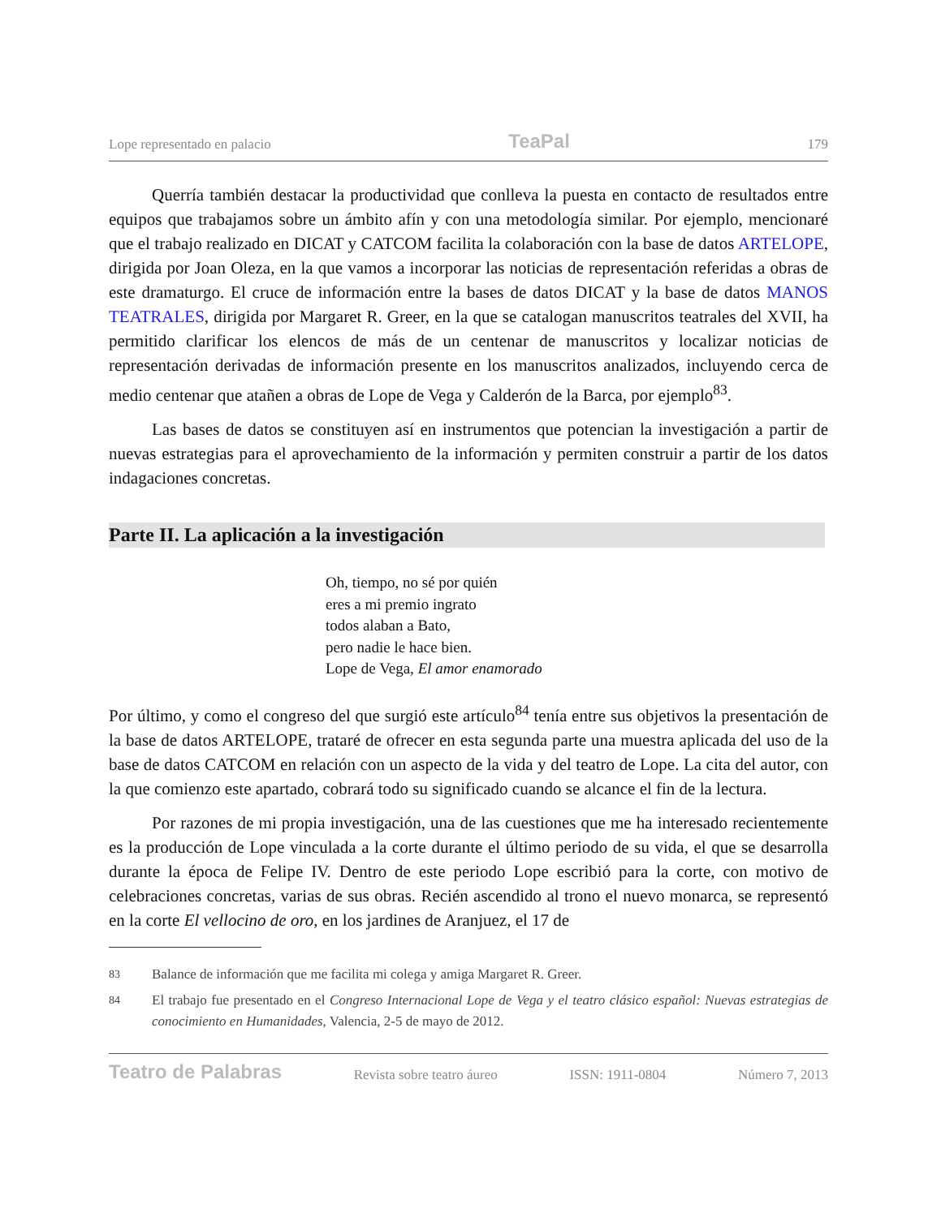Lope representado en palacio TeaPal 179
Querría también destacar la productividad que conlleva la puesta en contacto de resultados entre equipos que trabajamos sobre un ámbito afín y con una metodología similar. Por ejemplo, mencionaré que el trabajo realizado en DICAT y CATCOM facilita la colaboración con la base de datos ARTELOPE, dirigida por Joan Oleza, en la que vamos a incorporar las noticias de representación referidas a obras de este dramaturgo. El cruce de información entre la bases de datos DICAT y la base de datos MANOS TEATRALES, dirigida por Margaret R. Greer, en la que se catalogan manuscritos teatrales del XVII, ha permitido clarificar los elencos de más de un centenar de manuscritos y localizar noticias de representación derivadas de información presente en los manuscritos analizados, incluyendo cerca de medio centenar que atañen a obras de Lope de Vega y Calderón de la Barca, por ejemplo<sup>83</sup>.
Las bases de datos se constituyen así en instrumentos que potencian la investigación a partir de nuevas estrategias para el aprovechamiento de la información y permiten construir a partir de los datos indagaciones concretas.
Parte II. La aplicación a la investigación
Oh, tiempo, no sé por quién
eres a mi premio ingrato
todos alaban a Bato,
pero nadie le hace bien.
Lope de Vega, El amor enamorado
Por último, y como el congreso del que surgió este artículo<sup>84</sup> tenía entre sus objetivos la presentación de la base de datos ARTELOPE, trataré de ofrecer en esta segunda parte una muestra aplicada del uso de la base de datos CATCOM en relación con un aspecto de la vida y del teatro de Lope. La cita del autor, con la que comienzo este apartado, cobrará todo su significado cuando se alcance el fin de la lectura.
Por razones de mi propia investigación, una de las cuestiones que me ha interesado recientemente es la producción de Lope vinculada a la corte durante el último periodo de su vida, el que se desarrolla durante la época de Felipe IV. Dentro de este periodo Lope escribió para la corte, con motivo de celebraciones concretas, varias de sus obras. Recién ascendido al trono el nuevo monarca, se representó en la corte El vellocino de oro, en los jardines de Aranjuez, el 17 de
83 Balance de información que me facilita mi colega y amiga Margaret R. Greer.
84 El trabajo fue presentado en el Congreso Internacional Lope de Vega y el teatro clásico español: Nuevas estrategias de conocimiento en Humanidades, Valencia, 2-5 de mayo de 2012.
Teatro de Palabras Revista sobre teatro áureo ISSN: 1911-0804 Número 7, 2013